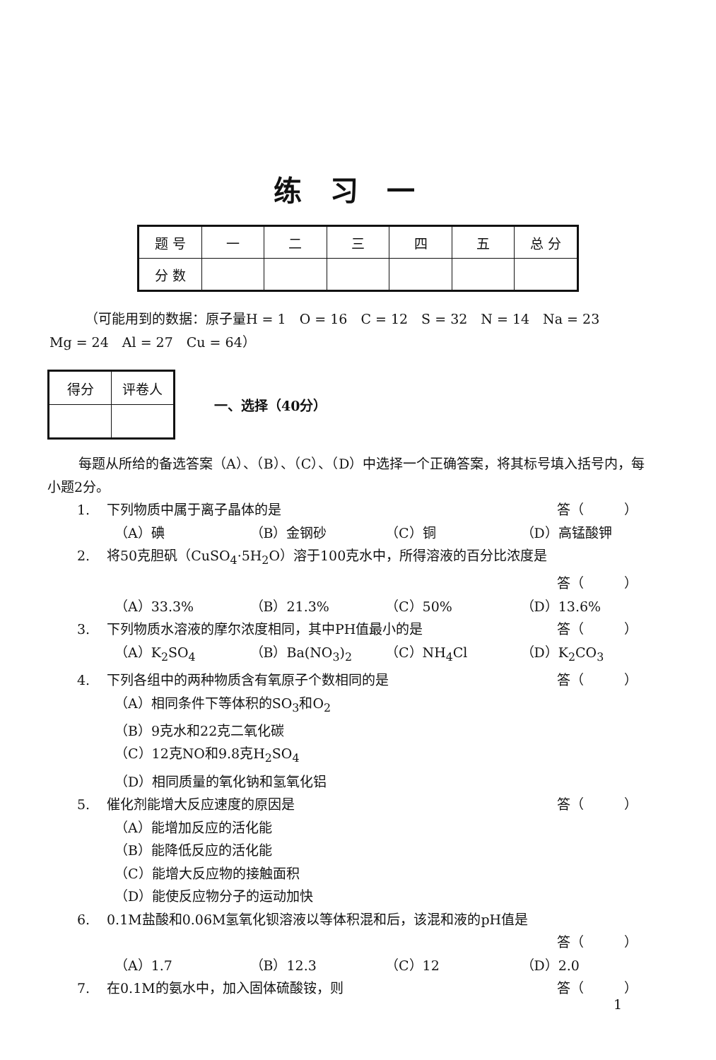练习一
| 题 号 | 一 | 二 | 三 | 四 | 五 | 总 分 |
| 分 数 | | | | | | |
（可能用到的数据：原子量H = 1　O = 16　C = 12　S = 32　N = 14　Na = 23
Mg = 24　Al = 27　Cu = 64）
| 得分 | 评卷人 |
一、选择（40分）
每题从所给的备选答案（A）、（B）、（C）、（D）中选择一个正确答案，将其标号填入括号内，每小题2分。
1. 下列物质中属于离子晶体的是 答（　　　）
（A）碘 （B）金钢砂 （C）铜 （D）高锰酸钾
2. 将50克胆矾（CuSO<sub>4</sub>·5H<sub>2</sub>O）溶于100克水中，所得溶液的百分比浓度是
答（　　　）
（A）33.3% （B）21.3% （C）50% （D）13.6%
3. 下列物质水溶液的摩尔浓度相同，其中PH值最小的是
答（　　　）
（A）K<sub>2</sub>SO<sub>4</sub> （B）Ba(NO<sub>3</sub>)<sub>2</sub> （C）NH<sub>4</sub>Cl （D）K<sub>2</sub>CO<sub>3</sub>
4. 下列各组中的两种物质含有氧原子个数相同的是
答（　　　）
（A）相同条件下等体积的SO<sub>3</sub>和O<sub>2</sub>
（B）9克水和22克二氧化碳
（C）12克NO和9.8克H<sub>2</sub>SO<sub>4</sub>
（D）相同质量的氧化钠和氢氧化铝
5. 催化剂能增大反应速度的原因是 答（　　　）
（A）能增加反应的活化能
（B）能降低反应的活化能
（C）能增大反应物的接触面积
（D）能使反应物分子的运动加快
6. 0.1M盐酸和0.06M氢氧化钡溶液以等体积混和后，该混和液的pH值是
答（　　　）
（A）1.7 （B）12.3 （C）12 （D）2.0
7. 在0.1M的氨水中，加入固体硫酸铵，则 答（　　　）
1